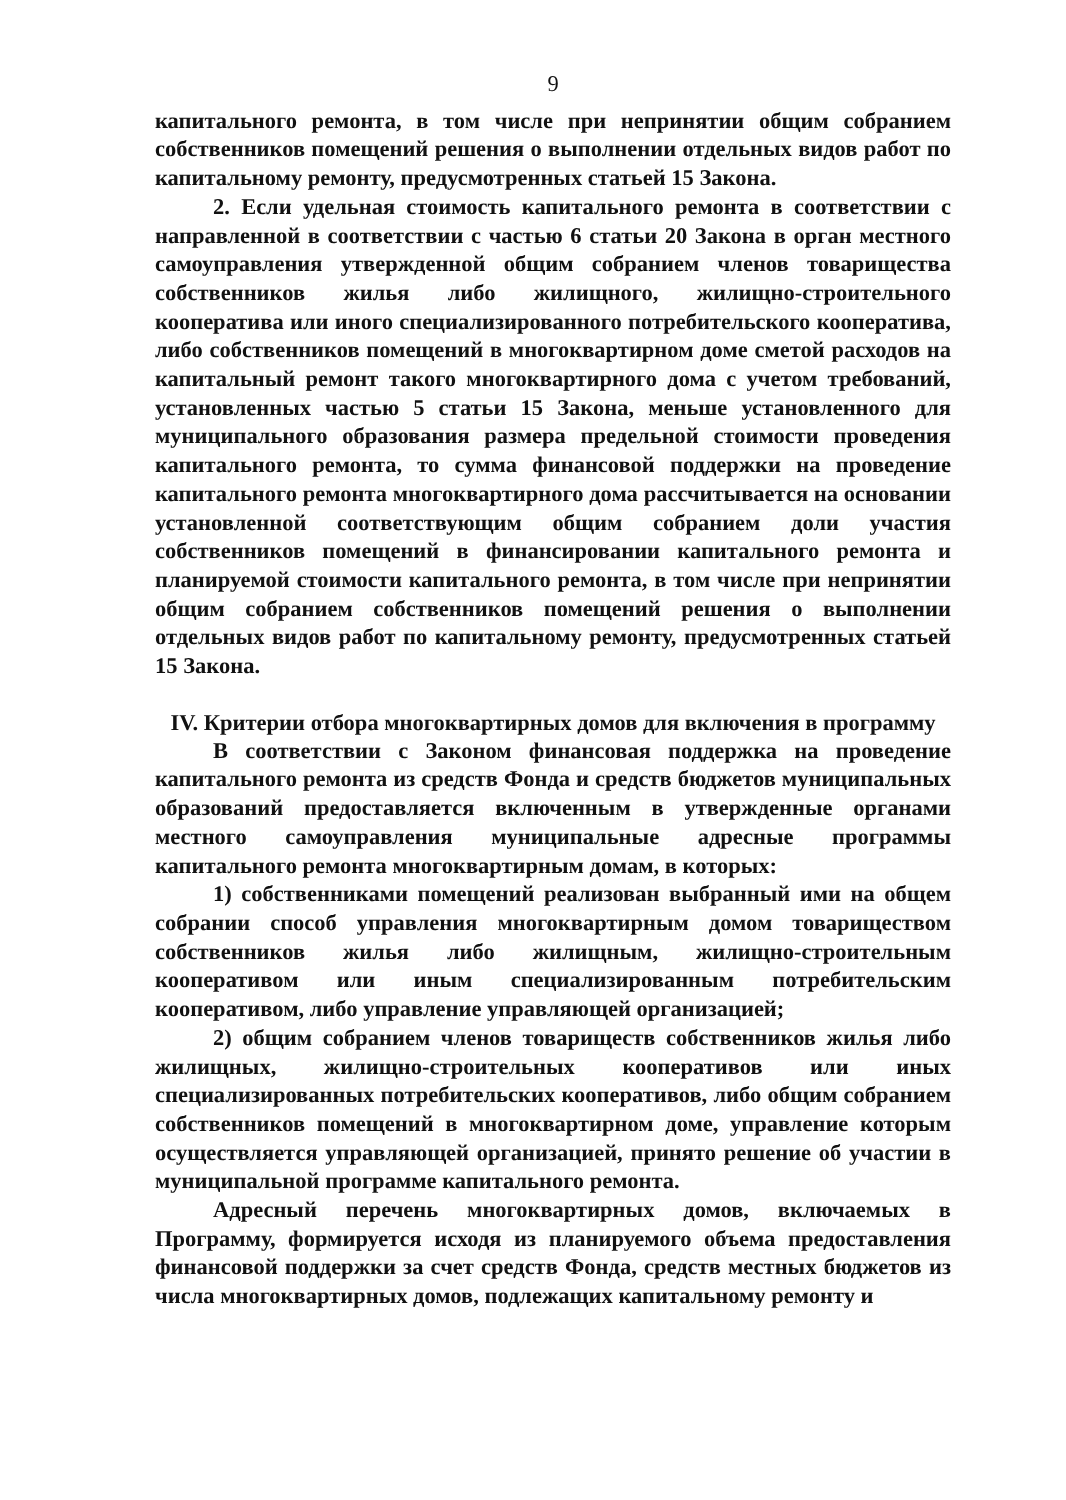9
капитального ремонта, в том числе при непринятии общим собранием собственников помещений решения о выполнении отдельных видов работ по капитальному ремонту, предусмотренных статьей 15 Закона.
2. Если удельная стоимость капитального ремонта в соответствии с направленной в соответствии с частью 6 статьи 20 Закона в орган местного самоуправления утвержденной общим собранием членов товарищества собственников жилья либо жилищного, жилищно-строительного кооператива или иного специализированного потребительского кооператива, либо собственников помещений в многоквартирном доме сметой расходов на капитальный ремонт такого многоквартирного дома с учетом требований, установленных частью 5 статьи 15 Закона, меньше установленного для муниципального образования размера предельной стоимости проведения капитального ремонта, то сумма финансовой поддержки на проведение капитального ремонта многоквартирного дома рассчитывается на основании установленной соответствующим общим собранием доли участия собственников помещений в финансировании капитального ремонта и планируемой стоимости капитального ремонта, в том числе при непринятии общим собранием собственников помещений решения о выполнении отдельных видов работ по капитальному ремонту, предусмотренных статьей 15 Закона.
IV. Критерии отбора многоквартирных домов для включения в программу
В соответствии с Законом финансовая поддержка на проведение капитального ремонта из средств Фонда и средств бюджетов муниципальных образований предоставляется включенным в утвержденные органами местного самоуправления муниципальные адресные программы капитального ремонта многоквартирным домам, в которых:
1) собственниками помещений реализован выбранный ими на общем собрании способ управления многоквартирным домом товариществом собственников жилья либо жилищным, жилищно-строительным кооперативом или иным специализированным потребительским кооперативом, либо управление управляющей организацией;
2) общим собранием членов товариществ собственников жилья либо жилищных, жилищно-строительных кооперативов или иных специализированных потребительских кооперативов, либо общим собранием собственников помещений в многоквартирном доме, управление которым осуществляется управляющей организацией, принято решение об участии в муниципальной программе капитального ремонта.
Адресный перечень многоквартирных домов, включаемых в Программу, формируется исходя из планируемого объема предоставления финансовой поддержки за счет средств Фонда, средств местных бюджетов из числа многоквартирных домов, подлежащих капитальному ремонту и